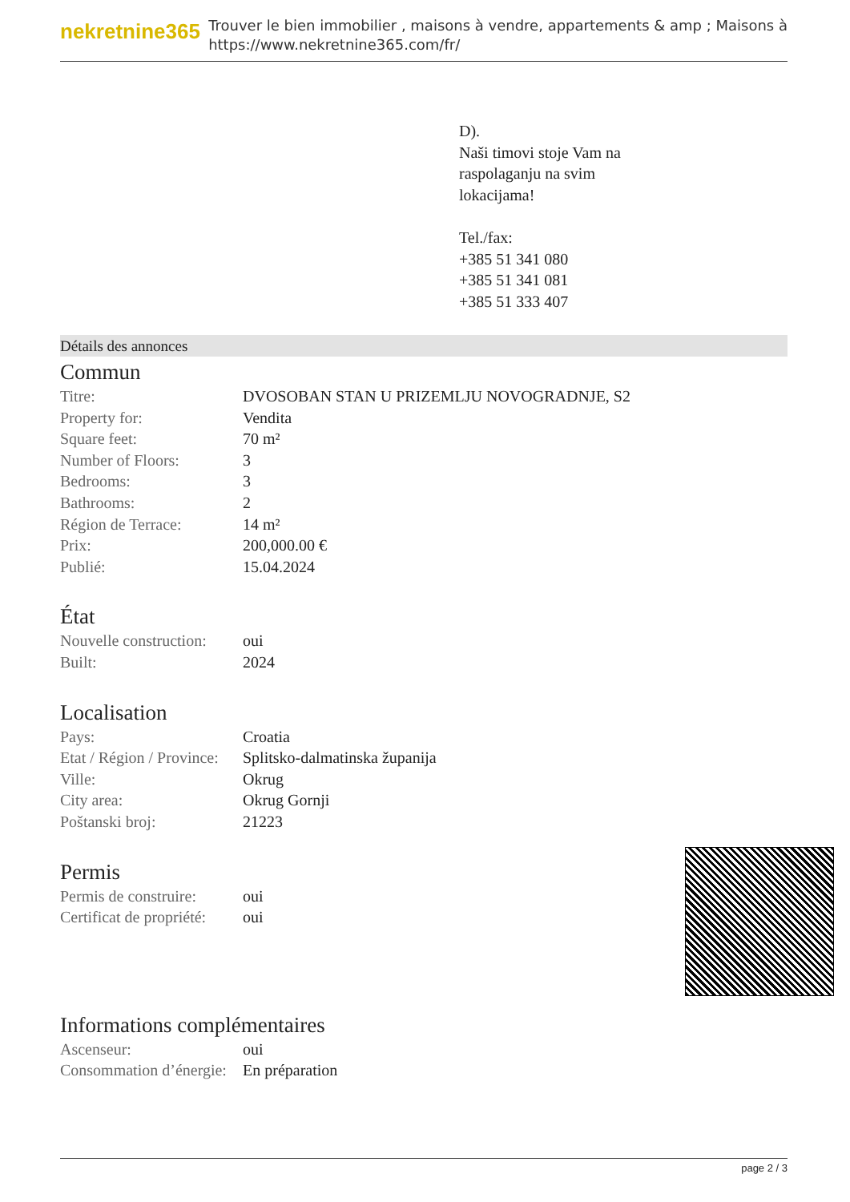nekretnine365
Trouver le bien immobilier , maisons à vendre, appartements & amp ; Maisons à
https://www.nekretnine365.com/fr/
D).
Naši timovi stoje Vam na
raspolaganju na svim
lokacijama!
Tel./fax:
+385 51 341 080
+385 51 341 081
+385 51 333 407
Détails des annonces
Commun
| Titre: | DVOSOBAN STAN U PRIZEMLJU NOVOGRADNJE, S2 |
| Property for: | Vendita |
| Square feet: | 70 m² |
| Number of Floors: | 3 |
| Bedrooms: | 3 |
| Bathrooms: | 2 |
| Région de Terrace: | 14 m² |
| Prix: | 200,000.00 € |
| Publié: | 15.04.2024 |
État
| Nouvelle construction: | oui |
| Built: | 2024 |
Localisation
| Pays: | Croatia |
| Etat / Région / Province: | Splitsko-dalmatinska županija |
| Ville: | Okrug |
| City area: | Okrug Gornji |
| Poštanski broj: | 21223 |
Permis
| Permis de construire: | oui |
| Certificat de propriété: | oui |
Informations complémentaires
| Ascenseur: | oui |
| Consommation d’énergie: | En préparation |
page 2 / 3